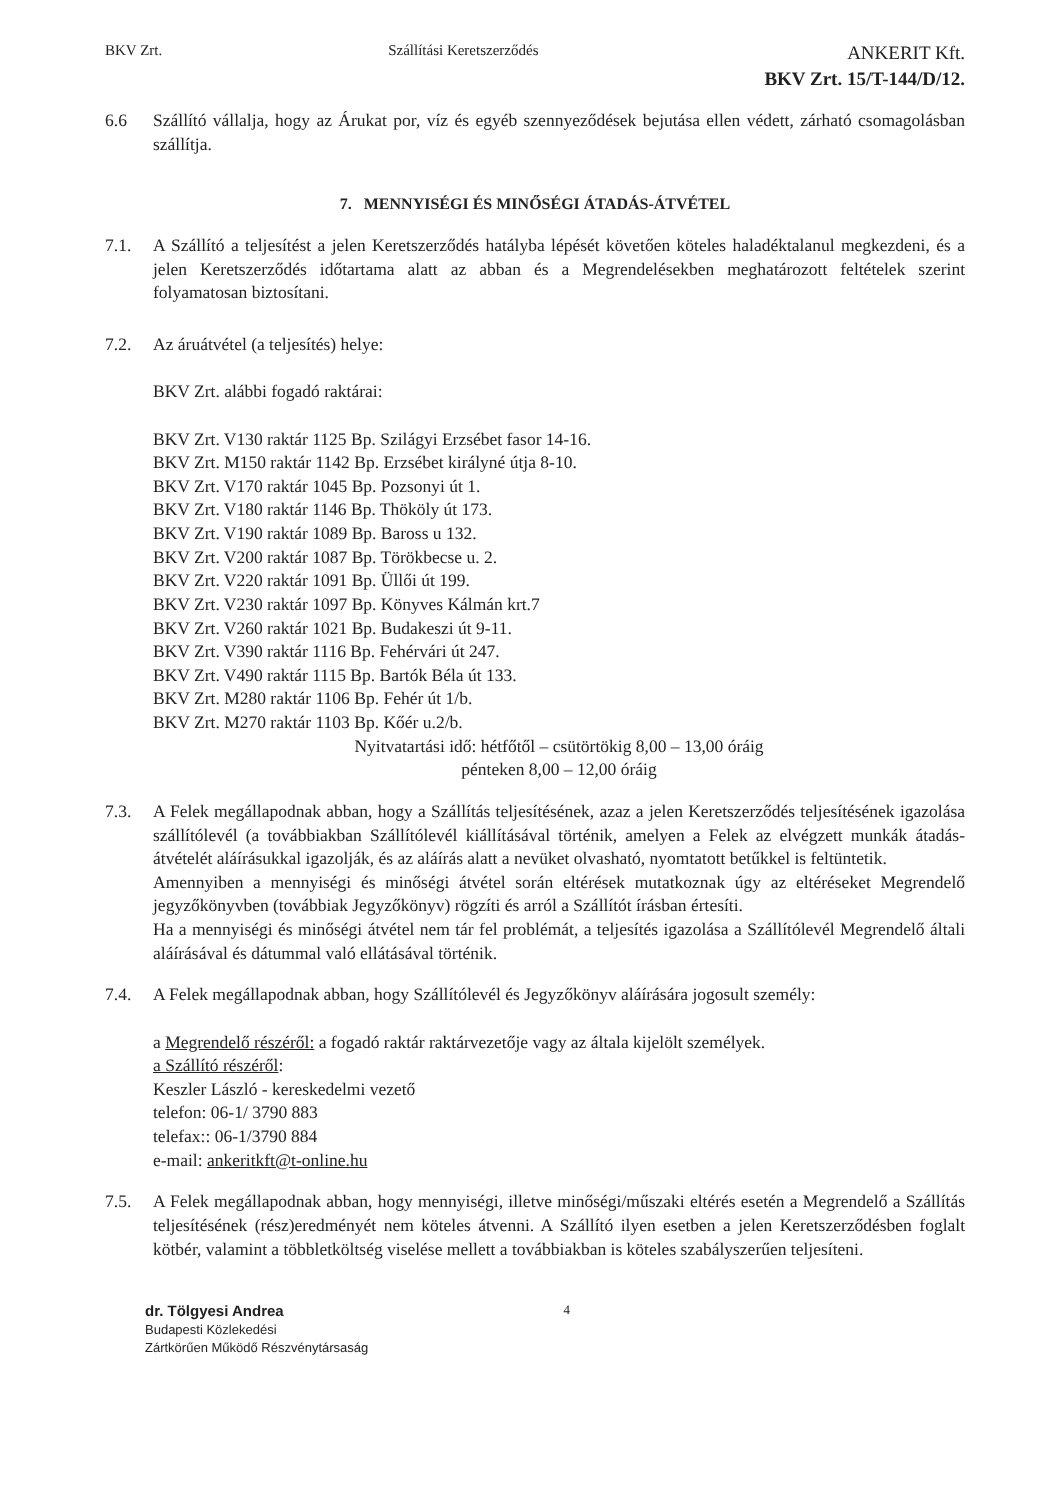BKV Zrt. Szállítási Keretszerződés
ANKERIT Kft.
BKV Zrt. 15/T-144/D/12.
6.6 Szállító vállalja, hogy az Árukat por, víz és egyéb szennyeződések bejutása ellen védett, zárható csomagolásban szállítja.
7. MENNYISÉGI ÉS MINŐSÉGI ÁTADÁS-ÁTVÉTEL
7.1. A Szállító a teljesítést a jelen Keretszerződés hatályba lépését követően köteles haladéktalanul megkezdeni, és a jelen Keretszerződés időtartama alatt az abban és a Megrendelésekben meghatározott feltételek szerint folyamatosan biztosítani.
7.2. Az áruátvétel (a teljesítés) helye:
BKV Zrt. alábbi fogadó raktárai:
BKV Zrt. V130 raktár 1125 Bp. Szilágyi Erzsébet fasor 14-16.
BKV Zrt. M150 raktár 1142 Bp. Erzsébet királyné útja 8-10.
BKV Zrt. V170 raktár 1045 Bp. Pozsonyi út 1.
BKV Zrt. V180 raktár 1146 Bp. Thököly út 173.
BKV Zrt. V190 raktár 1089 Bp. Baross u 132.
BKV Zrt. V200 raktár 1087 Bp. Törökbecse u. 2.
BKV Zrt. V220 raktár 1091 Bp. Üllői út 199.
BKV Zrt. V230 raktár 1097 Bp. Könyves Kálmán krt.7
BKV Zrt. V260 raktár 1021 Bp. Budakeszi út 9-11.
BKV Zrt. V390 raktár 1116 Bp. Fehérvári út 247.
BKV Zrt. V490 raktár 1115 Bp. Bartók Béla út 133.
BKV Zrt. M280 raktár 1106 Bp. Fehér út 1/b.
BKV Zrt. M270 raktár 1103 Bp. Kőér u.2/b.
Nyitvatartási idő: hétfőtől – csütörtökig 8,00 – 13,00 óráig
pénteken 8,00 – 12,00 óráig
7.3. A Felek megállapodnak abban, hogy a Szállítás teljesítésének, azaz a jelen Keretszerződés teljesítésének igazolása szállítólevél (a továbbiakban Szállítólevél kiállításával történik, amelyen a Felek az elvégzett munkák átadás-átvételét aláírásukkal igazolják, és az aláírás alatt a nevüket olvasható, nyomtatott betűkkel is feltüntetik.
Amennyiben a mennyiségi és minőségi átvétel során eltérések mutatkoznak úgy az eltéréseket Megrendelő jegyzőkönyvben (továbbiak Jegyzőkönyv) rögzíti és arról a Szállítót írásban értesíti.
Ha a mennyiségi és minőségi átvétel nem tár fel problémát, a teljesítés igazolása a Szállítólevél Megrendelő általi aláírásával és dátummal való ellátásával történik.
7.4. A Felek megállapodnak abban, hogy Szállítólevél és Jegyzőkönyv aláírására jogosult személy:
a Megrendelő részéről: a fogadó raktár raktárvezetője vagy az általa kijelölt személyek.
a Szállító részéről:
Keszler László - kereskedelmi vezető
telefon: 06-1/ 3790 883
telefax:: 06-1/3790 884
e-mail: ankeritkft@t-online.hu
7.5. A Felek megállapodnak abban, hogy mennyiségi, illetve minőségi/műszaki eltérés esetén a Megrendelő a Szállítás teljesítésének (rész)eredményét nem köteles átvenni. A Szállító ilyen esetben a jelen Keretszerződésben foglalt kötbér, valamint a többletköltség viselése mellett a továbbiakban is köteles szabályszerűen teljesíteni.
dr. Tölgyesi Andrea
Budapesti Közlekedési
Zártkörűen Működő Részvénytársaság
4